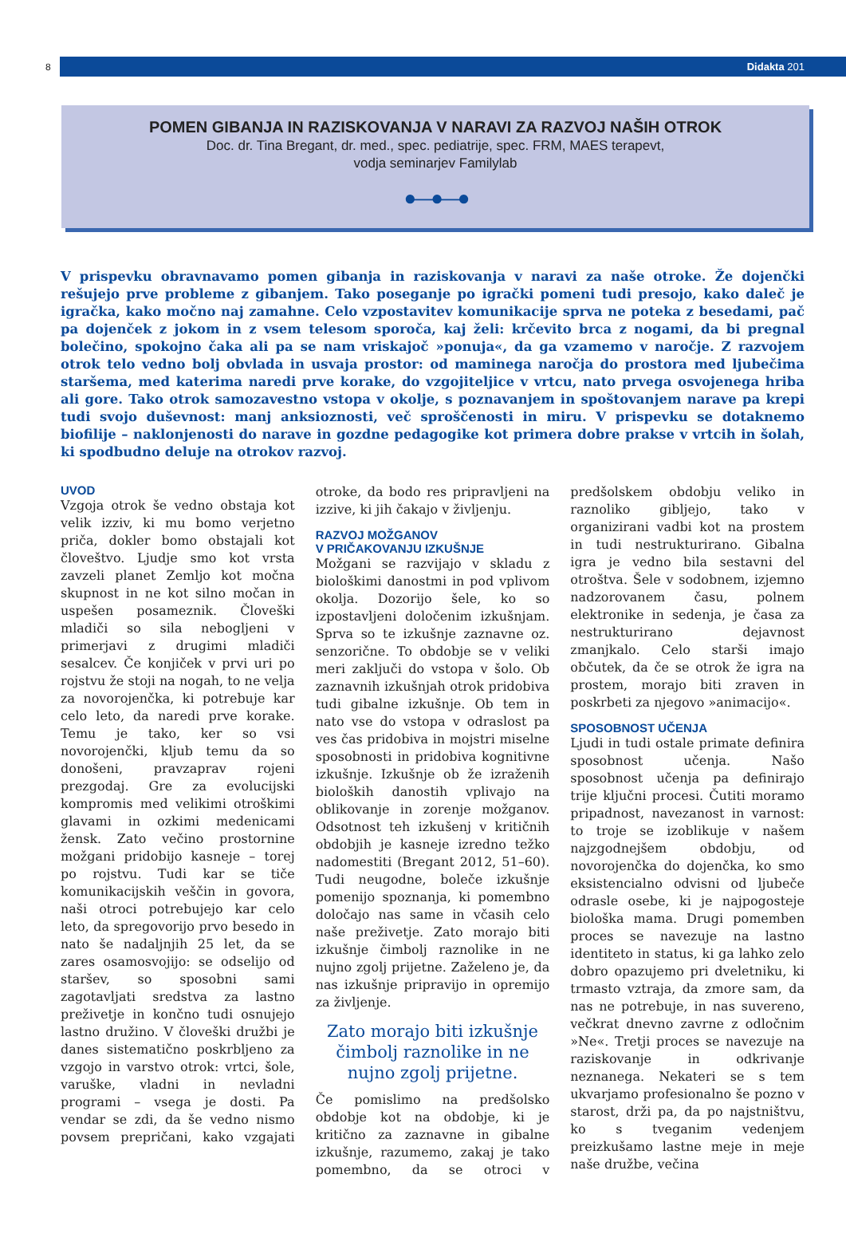8
Didakta 201
POMEN GIBANJA IN RAZISKOVANJA V NARAVI ZA RAZVOJ NAŠIH OTROK
Doc. dr. Tina Bregant, dr. med., spec. pediatrije, spec. FRM, MAES terapevt,
vodja seminarjev Familylab
●—●—●
V prispevku obravnavamo pomen gibanja in raziskovanja v naravi za naše otroke. Že dojenčki rešujejo prve probleme z gibanjem. Tako poseganje po igrački pomeni tudi presojo, kako daleč je igračka, kako močno naj zamahne. Celo vzpostavitev komunikacije sprva ne poteka z besedami, pač pa dojenček z jokom in z vsem telesom sporoča, kaj želi: krčevito brca z nogami, da bi pregnal bolečino, spokojno čaka ali pa se nam vriskajoč »ponuja«, da ga vzamemo v naročje. Z razvojem otrok telo vedno bolj obvlada in usvaja prostor: od maminega naročja do prostora med ljubečima staršema, med katerima naredi prve korake, do vzgojiteljice v vrtcu, nato prvega osvojenega hriba ali gore. Tako otrok samozavestno vstopa v okolje, s poznavanjem in spoštovanjem narave pa krepi tudi svojo duševnost: manj anksioznosti, več sproščenosti in miru. V prispevku se dotaknemo biofilije – naklonjenosti do narave in gozdne pedagogike kot primera dobre prakse v vrtcih in šolah, ki spodbudno deluje na otrokov razvoj.
UVOD
Vzgoja otrok še vedno obstaja kot velik izziv, ki mu bomo verjetno priča, dokler bomo obstajali kot človeštvo. Ljudje smo kot vrsta zavzeli planet Zemljo kot močna skupnost in ne kot silno močan in uspešen posameznik. Človeški mladiči so sila nebogljeni v primerjavi z drugimi mladiči sesalcev. Če konjiček v prvi uri po rojstvu že stoji na nogah, to ne velja za novorojenčka, ki potrebuje kar celo leto, da naredi prve korake. Temu je tako, ker so vsi novorojenčki, kljub temu da so donošeni, pravzaprav rojeni prezgodaj. Gre za evolucijski kompromis med velikimi otroškimi glavami in ozkimi medenicami žensk. Zato večino prostornine možgani pridobijo kasneje – torej po rojstvu. Tudi kar se tiče komunikacijskih veščin in govora, naši otroci potrebujejo kar celo leto, da spregovorijo prvo besedo in nato še nadaljnjih 25 let, da se zares osamosvojijo: se odselijo od staršev, so sposobni sami zagotavljati sredstva za lastno preživetje in končno tudi osnujejo lastno družino. V človeški družbi je danes sistematično poskrbljeno za vzgojo in varstvo otrok: vrtci, šole, varuške, vladni in nevladni programi – vsega je dosti. Pa vendar se zdi, da še vedno nismo povsem prepričani, kako vzgajati otroke, da bodo res pripravljeni na izzive, ki jih čakajo v življenju.
RAZVOJ MOŽGANOV
V PRIČAKOVANJU IZKUŠNJE
Možgani se razvijajo v skladu z biološkimi danostmi in pod vplivom okolja. Dozorijo šele, ko so izpostavljeni določenim izkušnjam. Sprva so te izkušnje zaznavne oz. senzorične. To obdobje se v veliki meri zaključi do vstopa v šolo. Ob zaznavnih izkušnjah otrok pridobiva tudi gibalne izkušnje. Ob tem in nato vse do vstopa v odraslost pa ves čas pridobiva in mojstri miselne sposobnosti in pridobiva kognitivne izkušnje. Izkušnje ob že izraženih bioloških danostih vplivajo na oblikovanje in zorenje možganov. Odsotnost teh izkušenj v kritičnih obdobjih je kasneje izredno težko nadomestiti (Bregant 2012, 51–60). Tudi neugodne, boleče izkušnje pomenijo spoznanja, ki pomembno določajo nas same in včasih celo naše preživetje. Zato morajo biti izkušnje čimbolj raznolike in ne nujno zgolj prijetne. Zaželeno je, da nas izkušnje pripravijo in opremijo za življenje.
Zato morajo biti izkušnje čimbolj raznolike in ne nujno zgolj prijetne.
Če pomislimo na predšolsko obdobje kot na obdobje, ki je kritično za zaznavne in gibalne izkušnje, razumemo, zakaj je tako pomembno, da se otroci v predšolskem obdobju veliko in raznoliko gibljejo, tako v organizirani vadbi kot na prostem in tudi nestrukturirano. Gibalna igra je vedno bila sestavni del otroštva. Šele v sodobnem, izjemno nadzorovanem času, polnem elektronike in sedenja, je časa za nestrukturirano dejavnost zmanjkalo. Celo starši imajo občutek, da če se otrok že igra na prostem, morajo biti zraven in poskrbeti za njegovo »animacijo«.
SPOSOBNOST UČENJA
Ljudi in tudi ostale primate definira sposobnost učenja. Našo sposobnost učenja pa definirajo trije ključni procesi. Čutiti moramo pripadnost, navezanost in varnost: to troje se izoblikuje v našem najzgodnejšem obdobju, od novorojenčka do dojenčka, ko smo eksistencialno odvisni od ljubeče odrasle osebe, ki je najpogosteje biološka mama. Drugi pomemben proces se navezuje na lastno identiteto in status, ki ga lahko zelo dobro opazujemo pri dveletniku, ki trmasto vztraja, da zmore sam, da nas ne potrebuje, in nas suvereno, večkrat dnevno zavrne z odločnim »Ne«. Tretji proces se navezuje na raziskovanje in odkrivanje neznanega. Nekateri se s tem ukvarjamo profesionalno še pozno v starost, drži pa, da po najstništvu, ko s tveganim vedenjem preizkušamo lastne meje in meje naše družbe, večina